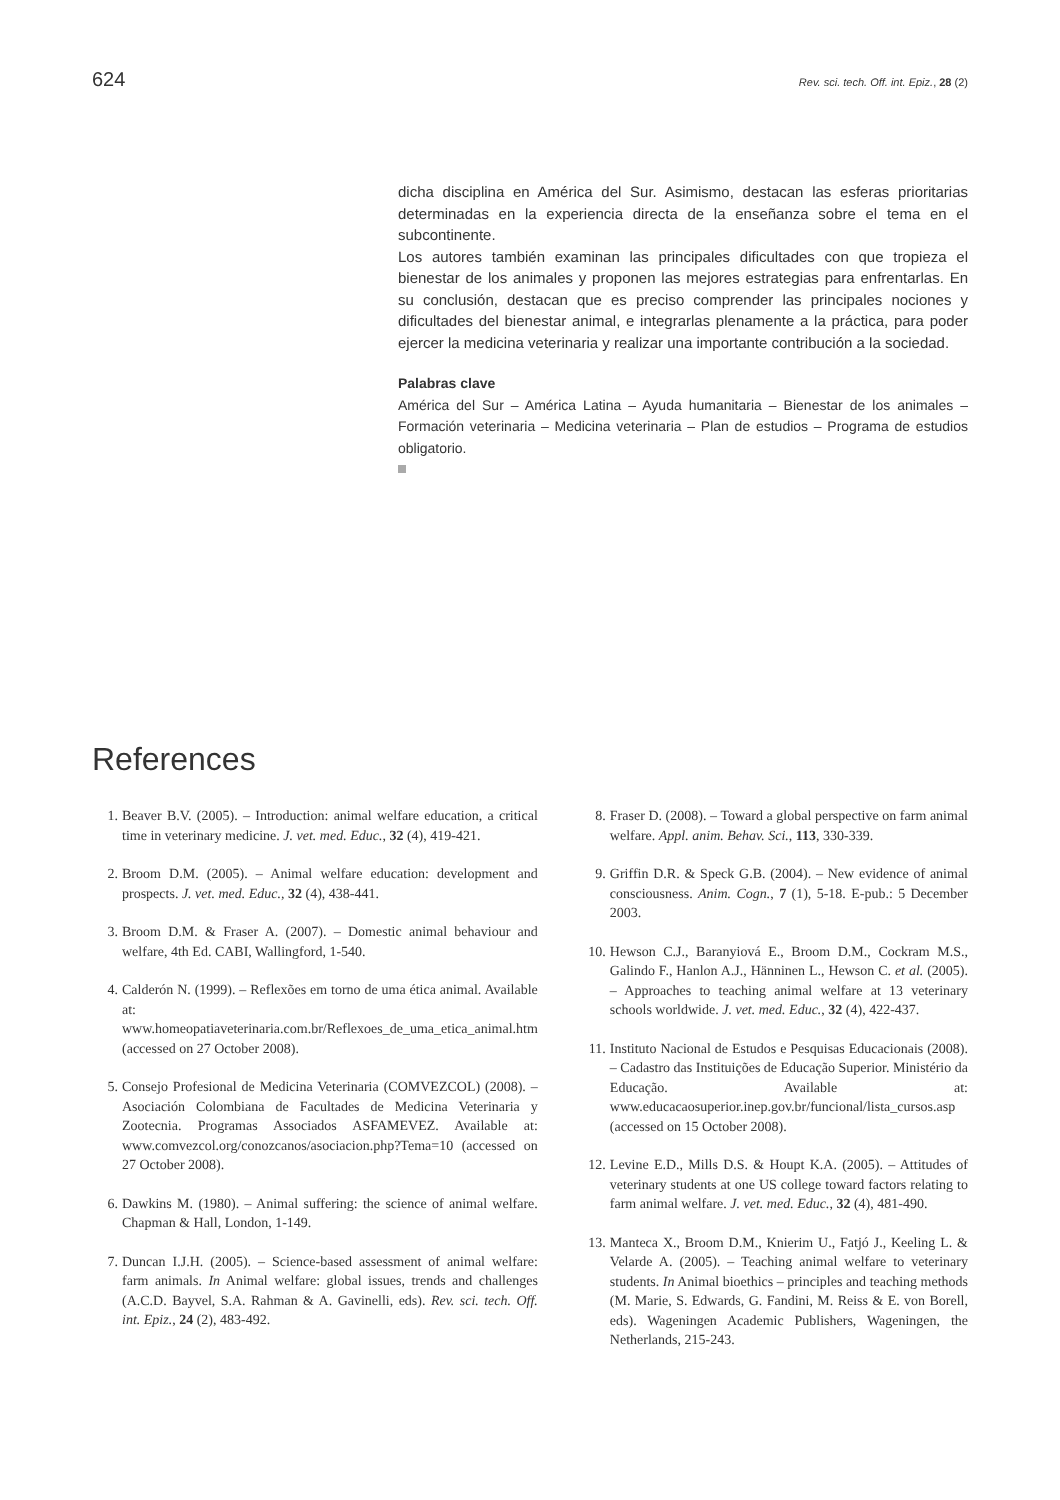624 Rev. sci. tech. Off. int. Epiz., 28 (2)
dicha disciplina en América del Sur. Asimismo, destacan las esferas prioritarias determinadas en la experiencia directa de la enseñanza sobre el tema en el subcontinente.
Los autores también examinan las principales dificultades con que tropieza el bienestar de los animales y proponen las mejores estrategias para enfrentarlas. En su conclusión, destacan que es preciso comprender las principales nociones y dificultades del bienestar animal, e integrarlas plenamente a la práctica, para poder ejercer la medicina veterinaria y realizar una importante contribución a la sociedad.
Palabras clave
América del Sur – América Latina – Ayuda humanitaria – Bienestar de los animales – Formación veterinaria – Medicina veterinaria – Plan de estudios – Programa de estudios obligatorio.
References
1. Beaver B.V. (2005). – Introduction: animal welfare education, a critical time in veterinary medicine. J. vet. med. Educ., 32 (4), 419-421.
2. Broom D.M. (2005). – Animal welfare education: development and prospects. J. vet. med. Educ., 32 (4), 438-441.
3. Broom D.M. & Fraser A. (2007). – Domestic animal behaviour and welfare, 4th Ed. CABI, Wallingford, 1-540.
4. Calderón N. (1999). – Reflexões em torno de uma ética animal. Available at: www.homeopatiaveterinaria.com.br/Reflexoes_de_uma_etica_animal.htm (accessed on 27 October 2008).
5. Consejo Profesional de Medicina Veterinaria (COMVEZCOL) (2008). – Asociación Colombiana de Facultades de Medicina Veterinaria y Zootecnia. Programas Associados ASFAMEVEZ. Available at: www.comvezcol.org/conozcanos/asociacion.php?Tema=10 (accessed on 27 October 2008).
6. Dawkins M. (1980). – Animal suffering: the science of animal welfare. Chapman & Hall, London, 1-149.
7. Duncan I.J.H. (2005). – Science-based assessment of animal welfare: farm animals. In Animal welfare: global issues, trends and challenges (A.C.D. Bayvel, S.A. Rahman & A. Gavinelli, eds). Rev. sci. tech. Off. int. Epiz., 24 (2), 483-492.
8. Fraser D. (2008). – Toward a global perspective on farm animal welfare. Appl. anim. Behav. Sci., 113, 330-339.
9. Griffin D.R. & Speck G.B. (2004). – New evidence of animal consciousness. Anim. Cogn., 7 (1), 5-18. E-pub.: 5 December 2003.
10. Hewson C.J., Baranyiová E., Broom D.M., Cockram M.S., Galindo F., Hanlon A.J., Hänninen L., Hewson C. et al. (2005). – Approaches to teaching animal welfare at 13 veterinary schools worldwide. J. vet. med. Educ., 32 (4), 422-437.
11. Instituto Nacional de Estudos e Pesquisas Educacionais (2008). – Cadastro das Instituições de Educação Superior. Ministério da Educação. Available at: www.educacaosuperior.inep.gov.br/funcional/lista_cursos.asp (accessed on 15 October 2008).
12. Levine E.D., Mills D.S. & Houpt K.A. (2005). – Attitudes of veterinary students at one US college toward factors relating to farm animal welfare. J. vet. med. Educ., 32 (4), 481-490.
13. Manteca X., Broom D.M., Knierim U., Fatjó J., Keeling L. & Velarde A. (2005). – Teaching animal welfare to veterinary students. In Animal bioethics – principles and teaching methods (M. Marie, S. Edwards, G. Fandini, M. Reiss & E. von Borell, eds). Wageningen Academic Publishers, Wageningen, the Netherlands, 215-243.